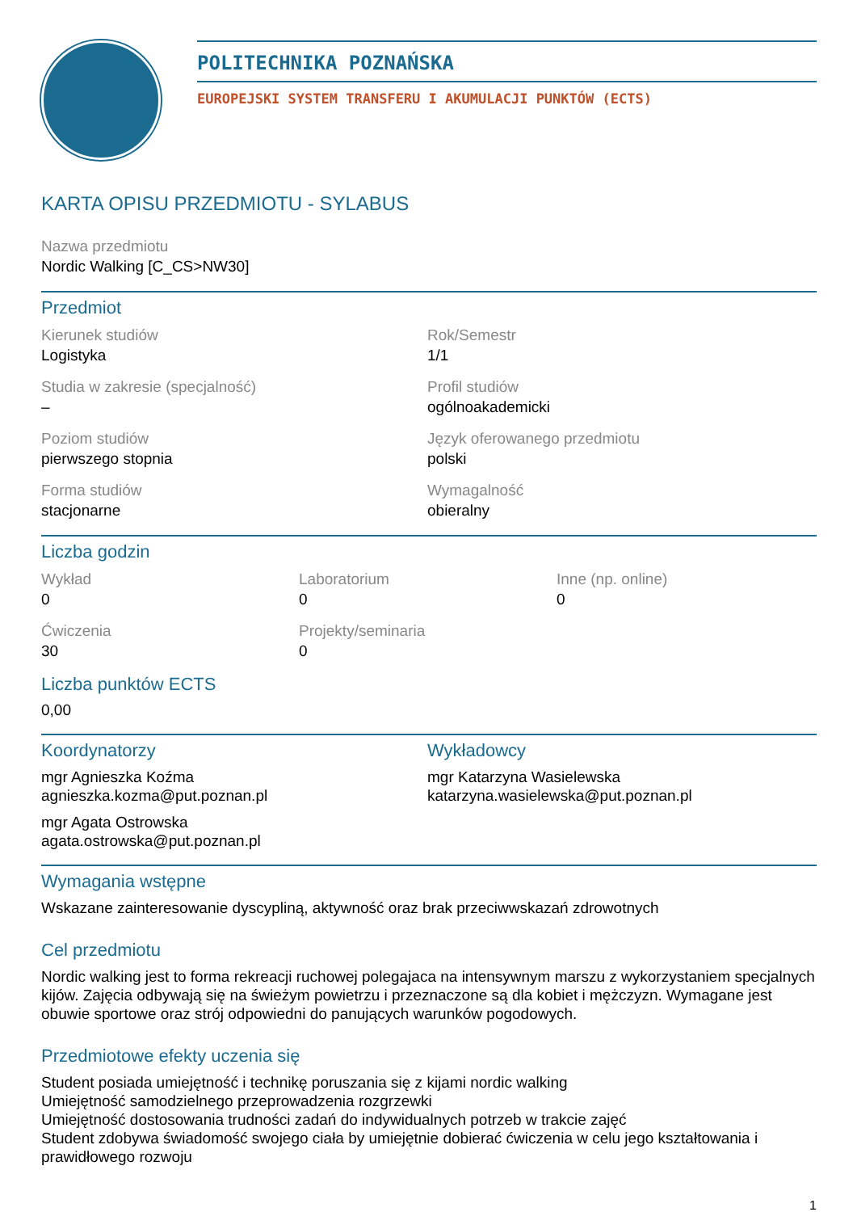POLITECHNIKA POZNAŃSKA
EUROPEJSKI SYSTEM TRANSFERU I AKUMULACJI PUNKTÓW (ECTS)
KARTA OPISU PRZEDMIOTU - SYLABUS
Nazwa przedmiotu
Nordic Walking [C_CS>NW30]
Przedmiot
Kierunek studiów
Logistyka
Rok/Semestr
1/1
Studia w zakresie (specjalność)
–
Profil studiów
ogólnoakademicki
Poziom studiów
pierwszego stopnia
Język oferowanego przedmiotu
polski
Forma studiów
stacjonarne
Wymagalność
obieralny
Liczba godzin
Wykład
0
Laboratorium
0
Inne (np. online)
0
Ćwiczenia
30
Projekty/seminaria
0
Liczba punktów ECTS
0,00
Koordynatorzy
mgr Agnieszka Koźma
agnieszka.kozma@put.poznan.pl
mgr Agata Ostrowska
agata.ostrowska@put.poznan.pl
Wykładowcy
mgr Katarzyna Wasielewska
katarzyna.wasielewska@put.poznan.pl
Wymagania wstępne
Wskazane zainteresowanie dyscypliną, aktywność oraz brak przeciwwskazań zdrowotnych
Cel przedmiotu
Nordic walking jest to forma rekreacji ruchowej polegajaca na intensywnym marszu z wykorzystaniem specjalnych kijów. Zajęcia odbywają się na świeżym powietrzu i przeznaczone są dla kobiet i mężczyzn. Wymagane jest obuwie sportowe oraz strój odpowiedni do panujących warunków pogodowych.
Przedmiotowe efekty uczenia się
Student posiada umiejętność i technikę poruszania się z kijami nordic walking
Umiejętność samodzielnego przeprowadzenia rozgrzewki
Umiejętność dostosowania trudności zadań do indywidualnych potrzeb w trakcie zajęć
Student zdobywa świadomość swojego ciała by umiejętnie dobierać ćwiczenia w celu jego kształtowania i prawidłowego rozwoju
1